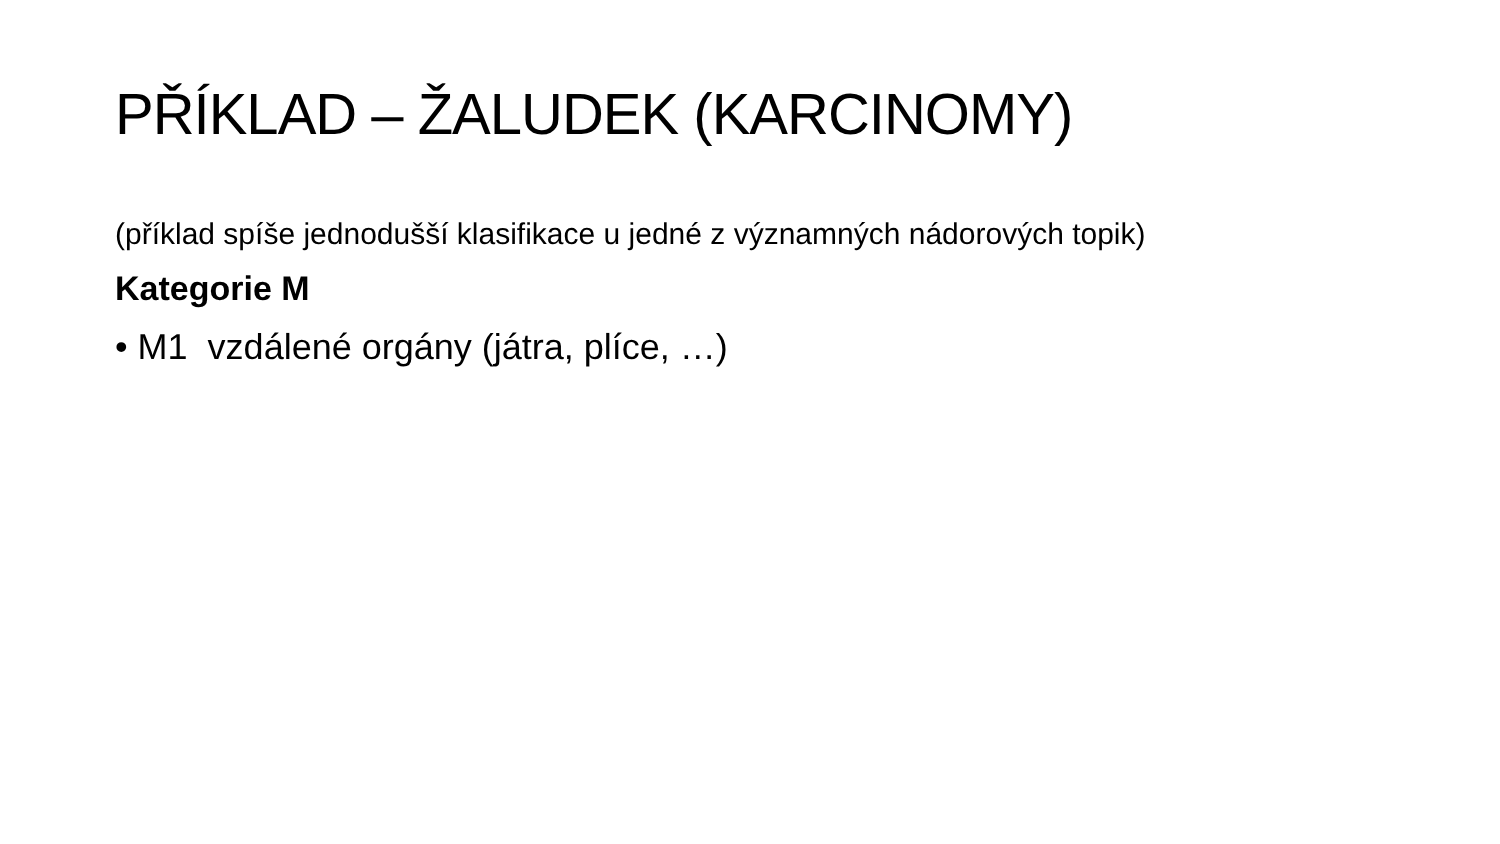PŘÍKLAD – ŽALUDEK (KARCINOMY)
(příklad spíše jednodušší klasifikace u jedné z významných nádorových topik)
Kategorie M
• M1 vzdálené orgány (játra, plíce, …)